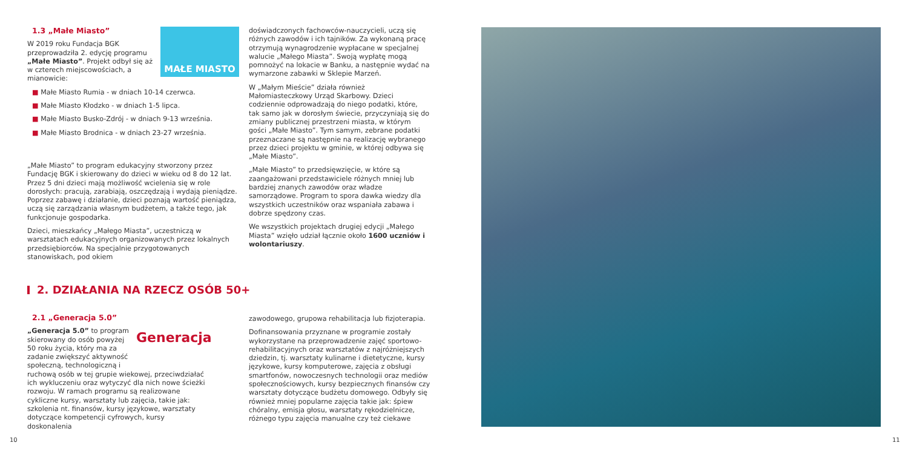MAŁE MIASTO
1.3 „Małe Miasto”
W 2019 roku Fundacja BGK przeprowadziła 2. edycję programu „Małe Miasto”. Projekt odbył się aż w czterech miejscowościach, a mianowicie:
■ Małe Miasto Rumia - w dniach 10-14 czerwca.
■ Małe Miasto Kłodzko - w dniach 1-5 lipca.
■ Małe Miasto Busko-Zdrój - w dniach 9-13 września.
■ Małe Miasto Brodnica - w dniach 23-27 września.
„Małe Miasto” to program edukacyjny stworzony przez Fundację BGK i skierowany do dzieci w wieku od 8 do 12 lat. Przez 5 dni dzieci mają możliwość wcielenia się w role dorosłych: pracują, zarabiają, oszczędzają i wydają pieniądze. Poprzez zabawę i działanie, dzieci poznają wartość pieniądza, uczą się zarządzania własnym budżetem, a także tego, jak funkcjonuje gospodarka.
Dzieci, mieszkańcy „Małego Miasta”, uczestniczą w warsztatach edukacyjnych organizowanych przez lokalnych przedsiębiorców. Na specjalnie przygotowanych stanowiskach, pod okiem
doświadczonych fachowców-nauczycieli, uczą się różnych zawodów i ich tajników. Za wykonaną pracę otrzymują wynagrodzenie wypłacane w specjalnej walucie „Małego Miasta”. Swoją wypłatę mogą pomnożyć na lokacie w Banku, a następnie wydać na wymarzone zabawki w Sklepie Marzeń.
W „Małym Mieście” działa również Małomiasteczkowy Urząd Skarbowy. Dzieci codziennie odprowadzają do niego podatki, które, tak samo jak w dorosłym świecie, przyczyniają się do zmiany publicznej przestrzeni miasta, w którym gości „Małe Miasto”. Tym samym, zebrane podatki przeznaczane są następnie na realizację wybranego przez dzieci projektu w gminie, w której odbywa się „Małe Miasto”.
„Małe Miasto” to przedsięwzięcie, w które są zaangażowani przedstawiciele różnych mniej lub bardziej znanych zawodów oraz władze samorządowe. Program to spora dawka wiedzy dla wszystkich uczestników oraz wspaniała zabawa i dobrze spędzony czas.
We wszystkich projektach drugiej edycji „Małego Miasta” wzięło udział łącznie około 1600 uczniów i wolontariuszy.
2. DZIAŁANIA NA RZECZ OSÓB 50+
Generacja
2.1 „Generacja 5.0”
„Generacja 5.0” to program skierowany do osób powyżej 50 roku życia, który ma za zadanie zwiększyć aktywność społeczną, technologiczną i ruchową osób w tej grupie wiekowej, przeciwdziałać ich wykluczeniu oraz wytyczyć dla nich nowe ścieżki rozwoju. W ramach programu są realizowane cykliczne kursy, warsztaty lub zajęcia, takie jak: szkolenia nt. finansów, kursy językowe, warsztaty dotyczące kompetencji cyfrowych, kursy doskonalenia
zawodowego, grupowa rehabilitacja lub fizjoterapia.
Dofinansowania przyznane w programie zostały wykorzystane na przeprowadzenie zajęć sportowo-rehabilitacyjnych oraz warsztatów z najróżniejszych dziedzin, tj. warsztaty kulinarne i dietetyczne, kursy językowe, kursy komputerowe, zajęcia z obsługi smartfonów, nowoczesnych technologii oraz mediów społecznościowych, kursy bezpiecznych finansów czy warsztaty dotyczące budżetu domowego. Odbyły się również mniej popularne zajęcia takie jak: śpiew chóralny, emisja głosu, warsztaty rękodzielnicze, różnego typu zajęcia manualne czy też ciekawe
10 11